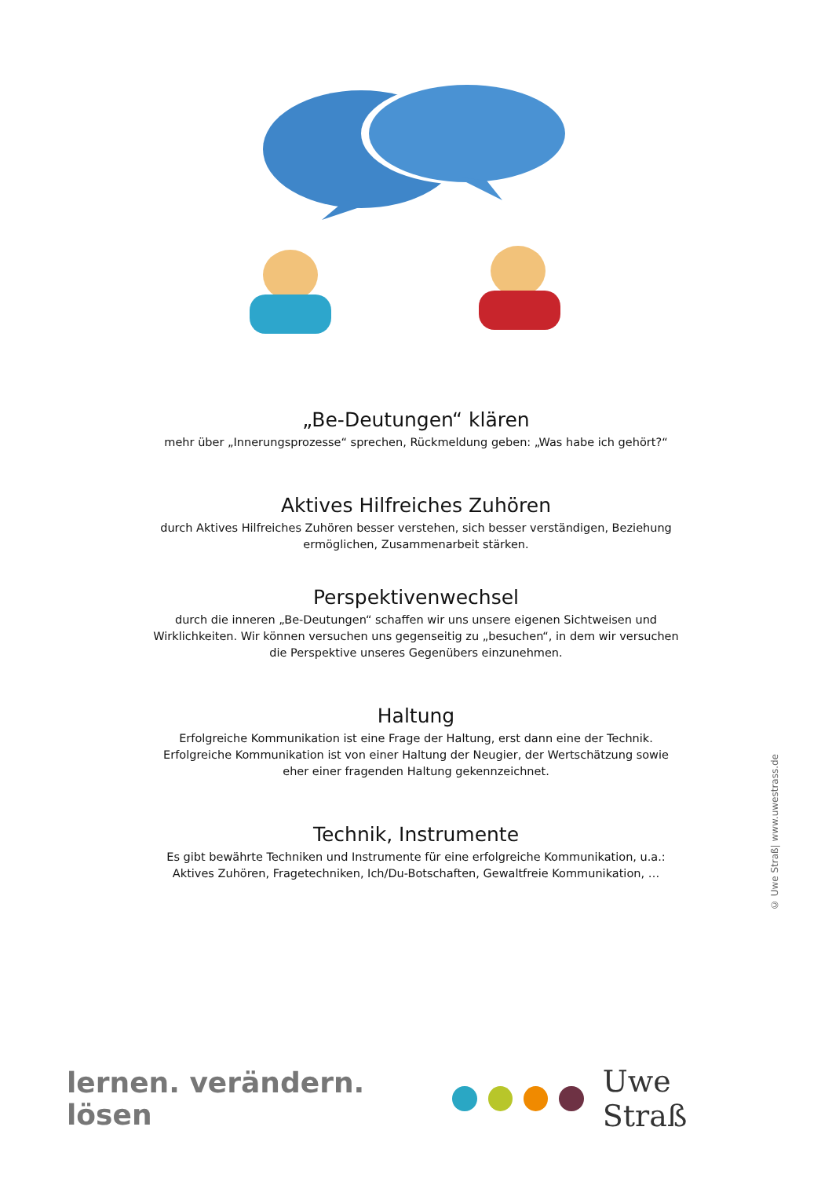„Be-Deutungen“ klären
mehr über „Innerungsprozesse“ sprechen, Rückmeldung geben: „Was habe ich gehört?“
Aktives Hilfreiches Zuhören
durch Aktives Hilfreiches Zuhören besser verstehen, sich besser verständigen, Beziehung ermöglichen, Zusammenarbeit stärken.
Perspektivenwechsel
durch die inneren „Be-Deutungen“ schaffen wir uns unsere eigenen Sichtweisen und Wirklichkeiten. Wir können versuchen uns gegenseitig zu „besuchen“, in dem wir versuchen die Perspektive unseres Gegenübers einzunehmen.
Haltung
Erfolgreiche Kommunikation ist eine Frage der Haltung, erst dann eine der Technik. Erfolgreiche Kommunikation ist von einer Haltung der Neugier, der Wertschätzung sowie eher einer fragenden Haltung gekennzeichnet.
Technik, Instrumente
Es gibt bewährte Techniken und Instrumente für eine erfolgreiche Kommunikation, u.a.: Aktives Zuhören, Fragetechniken, Ich/Du-Botschaften, Gewaltfreie Kommunikation, …
© Uwe Straß| www.uwestrass.de
lernen. verändern. lösen Uwe Straß